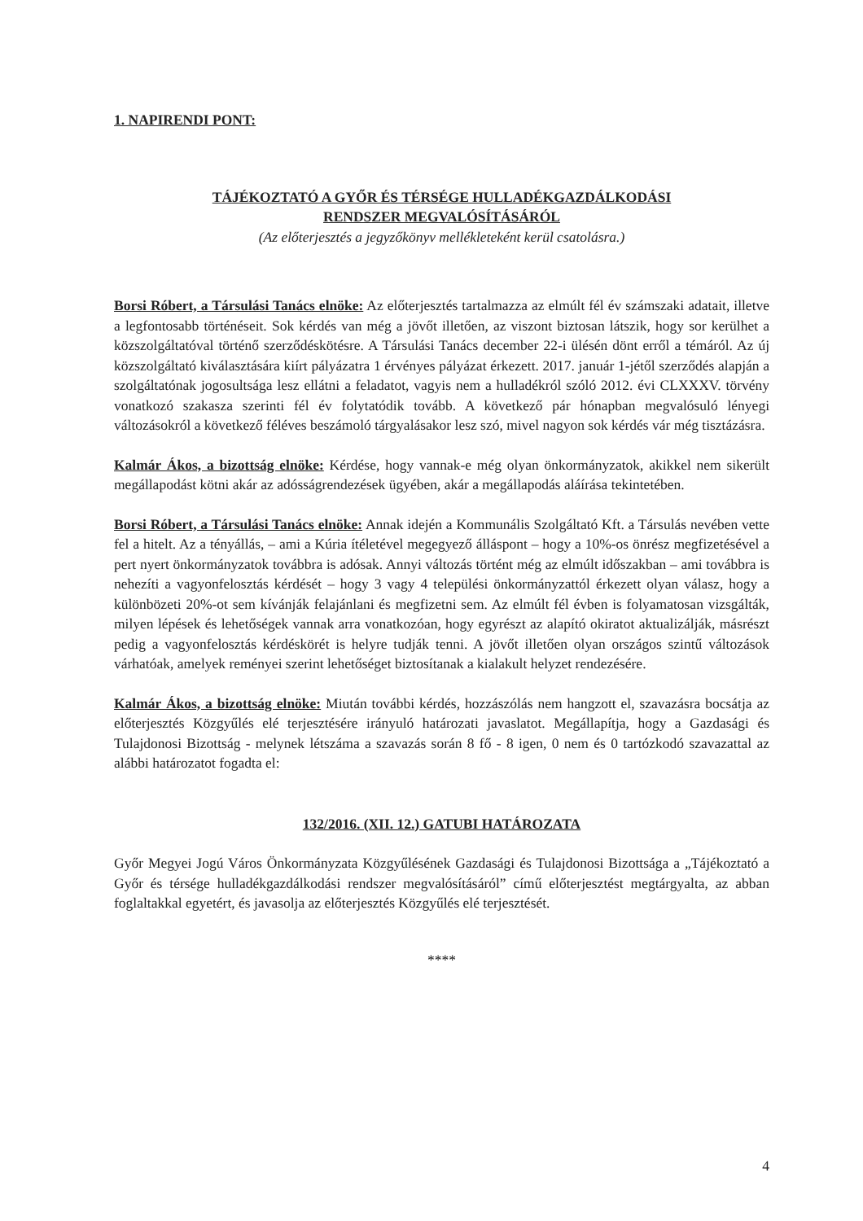1. NAPIRENDI PONT:
TÁJÉKOZTATÓ A GYŐR ÉS TÉRSÉGE HULLADÉKGAZDÁLKODÁSI
RENDSZER MEGVALÓSÍTÁSÁRÓL
(Az előterjesztés a jegyzőkönyv mellékleteként kerül csatolásra.)
Borsi Róbert, a Társulási Tanács elnöke: Az előterjesztés tartalmazza az elmúlt fél év számszaki adatait, illetve a legfontosabb történéseit. Sok kérdés van még a jövőt illetően, az viszont biztosan látszik, hogy sor kerülhet a közszolgáltatóval történő szerződéskötésre. A Társulási Tanács december 22-i ülésén dönt erről a témáról. Az új közszolgáltató kiválasztására kiírt pályázatra 1 érvényes pályázat érkezett. 2017. január 1-jétől szerződés alapján a szolgáltatónak jogosultsága lesz ellátni a feladatot, vagyis nem a hulladékról szóló 2012. évi CLXXXV. törvény vonatkozó szakasza szerinti fél év folytatódik tovább. A következő pár hónapban megvalósuló lényegi változásokról a következő féléves beszámoló tárgyalásakor lesz szó, mivel nagyon sok kérdés vár még tisztázásra.
Kalmár Ákos, a bizottság elnöke: Kérdése, hogy vannak-e még olyan önkormányzatok, akikkel nem sikerült megállapodást kötni akár az adósságrendezések ügyében, akár a megállapodás aláírása tekintetében.
Borsi Róbert, a Társulási Tanács elnöke: Annak idején a Kommunális Szolgáltató Kft. a Társulás nevében vette fel a hitelt. Az a tényállás, – ami a Kúria ítéletével megegyező álláspont – hogy a 10%-os önrész megfizetésével a pert nyert önkormányzatok továbbra is adósak. Annyi változás történt még az elmúlt időszakban – ami továbbra is nehezíti a vagyonfelosztás kérdését – hogy 3 vagy 4 települési önkormányzattól érkezett olyan válasz, hogy a különbözeti 20%-ot sem kívánják felajánlani és megfizetni sem. Az elmúlt fél évben is folyamatosan vizsgálták, milyen lépések és lehetőségek vannak arra vonatkozóan, hogy egyrészt az alapító okiratot aktualizálják, másrészt pedig a vagyonfelosztás kérdéskörét is helyre tudják tenni. A jövőt illetően olyan országos szintű változások várhatóak, amelyek reményei szerint lehetőséget biztosítanak a kialakult helyzet rendezésére.
Kalmár Ákos, a bizottság elnöke: Miután további kérdés, hozzászólás nem hangzott el, szavazásra bocsátja az előterjesztés Közgyűlés elé terjesztésére irányuló határozati javaslatot. Megállapítja, hogy a Gazdasági és Tulajdonosi Bizottság - melynek létszáma a szavazás során 8 fő - 8 igen, 0 nem és 0 tartózkodó szavazattal az alábbi határozatot fogadta el:
132/2016. (XII. 12.) GATUBI HATÁROZATA
Győr Megyei Jogú Város Önkormányzata Közgyűlésének Gazdasági és Tulajdonosi Bizottsága a „Tájékoztató a Győr és térsége hulladékgazdálkodási rendszer megvalósításáról” című előterjesztést megtárgyalta, az abban foglaltakkal egyetért, és javasolja az előterjesztés Közgyűlés elé terjesztését.
****
4